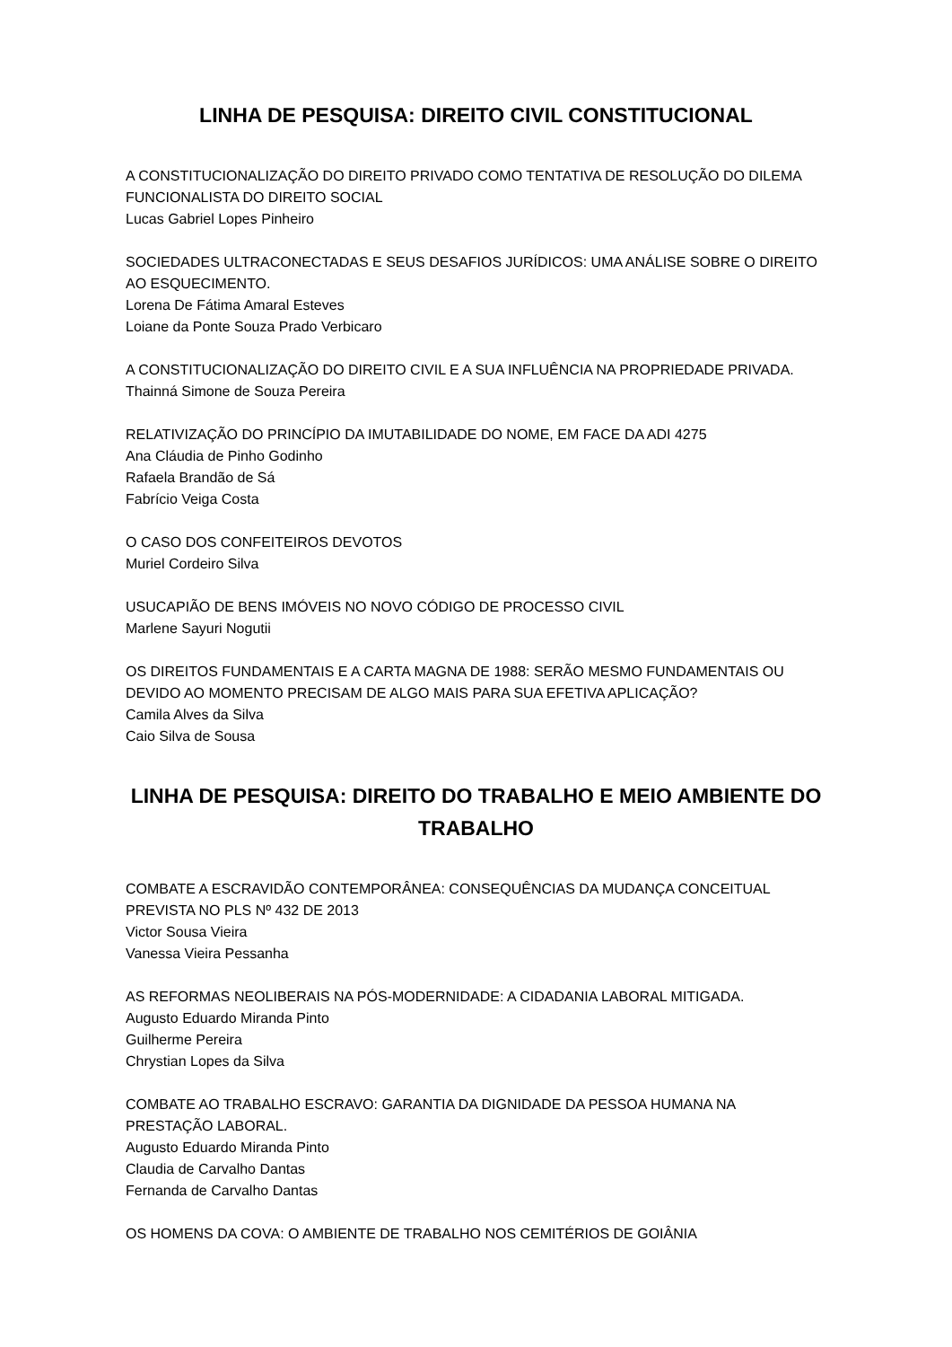LINHA DE PESQUISA: DIREITO CIVIL CONSTITUCIONAL
A CONSTITUCIONALIZAÇÃO DO DIREITO PRIVADO COMO TENTATIVA DE RESOLUÇÃO DO DILEMA FUNCIONALISTA DO DIREITO SOCIAL
Lucas Gabriel Lopes Pinheiro
SOCIEDADES ULTRACONECTADAS E SEUS DESAFIOS JURÍDICOS: UMA ANÁLISE SOBRE O DIREITO AO ESQUECIMENTO.
Lorena De Fátima Amaral Esteves
Loiane da Ponte Souza Prado Verbicaro
A CONSTITUCIONALIZAÇÃO DO DIREITO CIVIL E A SUA INFLUÊNCIA NA PROPRIEDADE PRIVADA.
Thainná Simone de Souza Pereira
RELATIVIZAÇÃO DO PRINCÍPIO DA IMUTABILIDADE DO NOME, EM FACE DA ADI 4275
Ana Cláudia de Pinho Godinho
Rafaela Brandão de Sá
Fabrício Veiga Costa
O CASO DOS CONFEITEIROS DEVOTOS
Muriel Cordeiro Silva
USUCAPIÃO DE BENS IMÓVEIS NO NOVO CÓDIGO DE PROCESSO CIVIL
Marlene Sayuri Nogutii
OS DIREITOS FUNDAMENTAIS E A CARTA MAGNA DE 1988: SERÃO MESMO FUNDAMENTAIS OU DEVIDO AO MOMENTO PRECISAM DE ALGO MAIS PARA SUA EFETIVA APLICAÇÃO?
Camila Alves da Silva
Caio Silva de Sousa
LINHA DE PESQUISA: DIREITO DO TRABALHO E MEIO AMBIENTE DO TRABALHO
COMBATE A ESCRAVIDÃO CONTEMPORÂNEA: CONSEQUÊNCIAS DA MUDANÇA CONCEITUAL PREVISTA NO PLS Nº 432 DE 2013
Victor Sousa Vieira
Vanessa Vieira Pessanha
AS REFORMAS NEOLIBERAIS NA PÓS-MODERNIDADE: A CIDADANIA LABORAL MITIGADA.
Augusto Eduardo Miranda Pinto
Guilherme Pereira
Chrystian Lopes da Silva
COMBATE AO TRABALHO ESCRAVO: GARANTIA DA DIGNIDADE DA PESSOA HUMANA NA PRESTAÇÃO LABORAL.
Augusto Eduardo Miranda Pinto
Claudia de Carvalho Dantas
Fernanda de Carvalho Dantas
OS HOMENS DA COVA: O AMBIENTE DE TRABALHO NOS CEMITÉRIOS DE GOIÂNIA